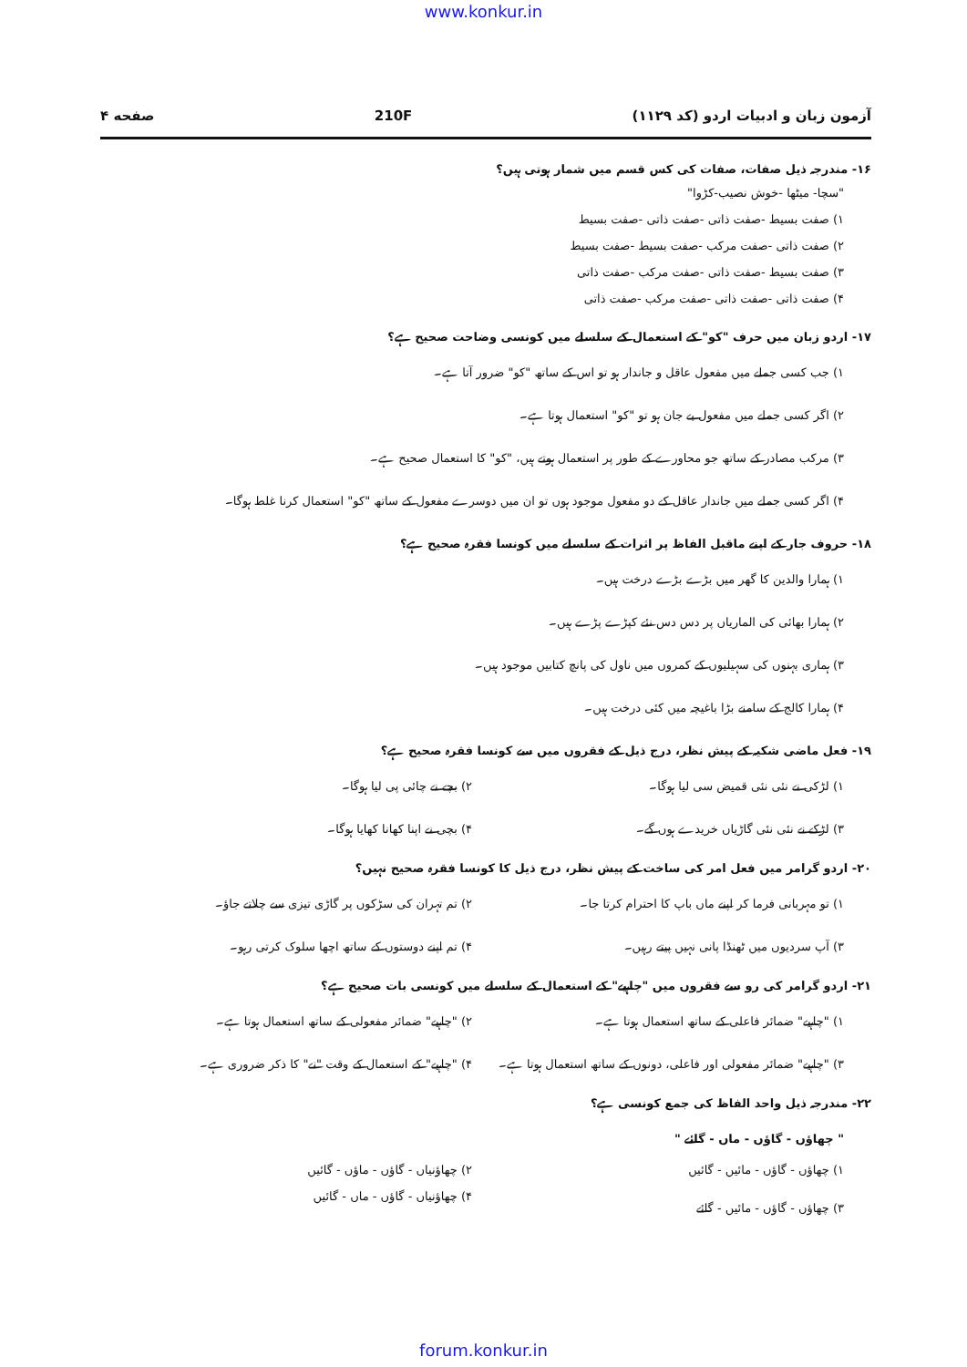www.konkur.in
آزمون زبان و ادبیات اردو (کد ۱۱۲۹) 210F صفحه ۴
۱۶- مندرجہ ذیل صفات، صفات کی کس قسم میں شمار ہوتی ہیں؟
"سچا- میٹھا -خوش نصیب-کڑوا"
۱) صفت بسیط -صفت ذاتی -صفت ذاتی -صفت بسیط
۲) صفت ذاتی -صفت مرکب -صفت بسیط -صفت بسیط
۳) صفت بسیط -صفت ذاتی -صفت مرکب -صفت ذاتی
۴) صفت ذاتی -صفت ذاتی -صفت مرکب -صفت ذاتی
۱۷- اردو زبان میں حرف "کو" کے استعمال کے سلسلے میں کونسی وضاحت صحیح ہے؟
۱) جب کسی جملے میں مفعول عاقل و جاندار ہو تو اس کے ساتھ "کو" ضرور آتا ہے۔
۲) اگر کسی جملے میں مفعول بے جان ہو تو "کو" استعمال ہوتا ہے۔
۳) مرکب مصادر کے ساتھ جو محاورے کے طور پر استعمال ہوتے ہیں، "کو" کا استعمال صحیح ہے۔
۴) اگر کسی جملے میں جاندار عاقل کے دو مفعول موجود ہوں تو ان میں دوسرے مفعول کے ساتھ "کو" استعمال کرنا غلط ہوگا۔
۱۸- حروف جار کے اپنے ماقبل الفاظ پر اثرات کے سلسلے میں کونسا فقرہ صحیح ہے؟
۱) ہمارا والدین کا گھر میں بڑے بڑے درخت ہیں۔
۲) ہمارا بھائی کی الماریاں پر دس دس نئے کپڑے پڑے ہیں۔
۳) ہماری بہنوں کی سہیلیوں کے کمروں میں ناول کی پانچ کتابیں موجود ہیں۔
۴) ہمارا کالج کے سامنے بڑا باغیچہ میں کئی درخت ہیں۔
۱۹- فعل ماضی شکیہ کے پیش نظر، درج ذیل کے فقروں میں سے کونسا فقرہ صحیح ہے؟
۱) لڑکی نے نئی نئی قمیض سی لیا ہوگا۔
۲) بچے نے چائی پی لیا ہوگا۔
۳) لڑکے نے نئی نئی گاڑیاں خریدے ہوں گے۔
۴) بچی نے اپنا کھانا کھایا ہوگا۔
۲۰- اردو گرامر میں فعل امر کی ساخت کے پیش نظر، درج ذیل کا کونسا فقرہ صحیح نہیں؟
۱) تو مہربانی فرما کر اپنے ماں باپ کا احترام کرتا جا۔
۲) تم تہران کی سڑکوں پر گاڑی تیزی سے چلاتے جاؤ۔
۳) آپ سردیوں میں ٹھنڈا پانی نہیں پیتے رہیں۔
۴) تم اپنے دوستوں کے ساتھ اچھا سلوک کرتی رہو۔
۲۱- اردو گرامر کی رو سے فقروں میں "چاہیے" کے استعمال کے سلسلے میں کونسی بات صحیح ہے؟
۱) "چاہیے" ضمائر فاعلی کے ساتھ استعمال ہوتا ہے۔
۲) "چاہیے" ضمائر مفعولی کے ساتھ استعمال ہوتا ہے۔
۳) "چاہیے" ضمائر مفعولی اور فاعلی، دونوں کے ساتھ استعمال ہوتا ہے۔
۴) "چاہیے" کے استعمال کے وقت "نے" کا ذکر ضروری ہے۔
۲۲- مندرجہ ذیل واحد الفاظ کی جمع کونسی ہے؟
" چھاؤں - گاؤں - ماں - گائے "
۱) چھاؤں - گاؤں - مائیں - گائیں
۲) چھاؤنیاں - گاؤں - ماؤں - گائیں
۳) چھاؤں - گاؤں - مائیں - گائے
۴) چھاؤنیاں - گاؤں - ماں - گائیں
forum.konkur.in